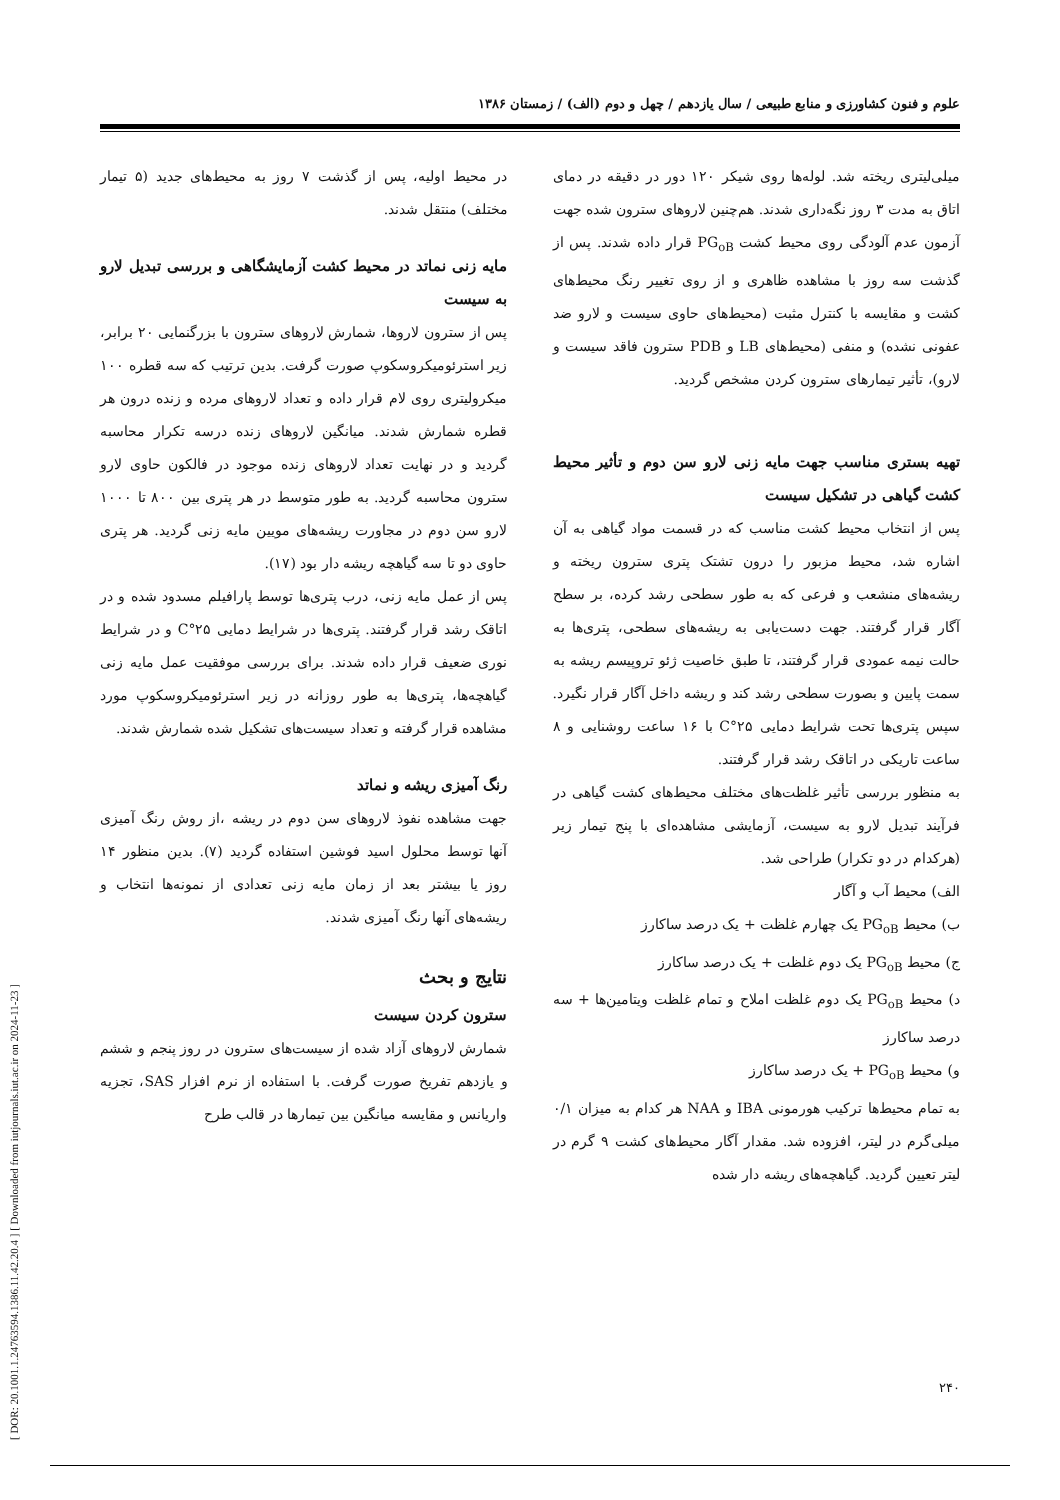[ DOR: 20.1001.1.24763594.1386.11.42.20.4 ] [ Downloaded from iutjournals.iut.ac.ir on 2024-11-23 ]
علوم و فنون کشاورزی و منابع طبیعی / سال یازدهم / چهل و دوم (الف) / زمستان ۱۳۸۶
میلی‌لیتری ریخته شد. لوله‌ها روی شیکر ۱۲۰ دور در دقیقه در دمای اتاق به مدت ۳ روز نگه‌داری شدند. هم‌چنین لاروهای سترون شده جهت آزمون عدم آلودگی روی محیط کشت PG<sub>oB</sub> قرار داده شدند. پس از گذشت سه روز با مشاهده ظاهری و از روی تغییر رنگ محیط‌های کشت و مقایسه با کنترل مثبت (محیط‌های حاوی سیست و لارو ضد عفونی نشده) و منفی (محیط‌های LB و PDB سترون فاقد سیست و لارو)، تأثیر تیمارهای سترون کردن مشخص گردید.
تهیه بستری مناسب جهت مایه زنی لارو سن دوم و تأثیر محیط کشت گیاهی در تشکیل سیست
پس از انتخاب محیط کشت مناسب که در قسمت مواد گیاهی به آن اشاره شد، محیط مزبور را درون تشتک پتری سترون ریخته و ریشه‌های منشعب و فرعی که به طور سطحی رشد کرده، بر سطح آگار قرار گرفتند. جهت دست‌یابی به ریشه‌های سطحی، پتری‌ها به حالت نیمه عمودی قرار گرفتند، تا طبق خاصیت ژئو تروپیسم ریشه به سمت پایین و بصورت سطحی رشد کند و ریشه داخل آگار قرار نگیرد. سپس پتری‌ها تحت شرایط دمایی ۲۵°C با ۱۶ ساعت روشنایی و ۸ ساعت تاریکی در اتاقک رشد قرار گرفتند.
به منظور بررسی تأثیر غلظت‌های مختلف محیط‌های کشت گیاهی در فرآیند تبدیل لارو به سیست، آزمایشی مشاهده‌ای با پنج تیمار زیر (هرکدام در دو تکرار) طراحی شد.
الف) محیط آب و آگار
ب) محیط PG<sub>oB</sub> یک چهارم غلظت + یک درصد ساکارز
ج) محیط PG<sub>oB</sub> یک دوم غلظت + یک درصد ساکارز
د) محیط PG<sub>oB</sub> یک دوم غلظت املاح و تمام غلظت ویتامین‌ها + سه درصد ساکارز
و) محیط PG<sub>oB</sub> + یک درصد ساکارز
به تمام محیط‌ها ترکیب هورمونی IBA و NAA هر کدام به میزان ۰/۱ میلی‌گرم در لیتر، افزوده شد. مقدار آگار محیط‌های کشت ۹ گرم در لیتر تعیین گردید. گیاهچه‌های ریشه دار شده
در محیط اولیه، پس از گذشت ۷ روز به محیط‌های جدید (۵ تیمار مختلف) منتقل شدند.
مایه زنی نماتد در محیط کشت آزمایشگاهی و بررسی تبدیل لارو به سیست
پس از سترون لاروها، شمارش لاروهای سترون با بزرگنمایی ۲۰ برابر، زیر استرئومیکروسکوپ صورت گرفت. بدین ترتیب که سه قطره ۱۰۰ میکرولیتری روی لام قرار داده و تعداد لاروهای مرده و زنده درون هر قطره شمارش شدند. میانگین لاروهای زنده درسه تکرار محاسبه گردید و در نهایت تعداد لاروهای زنده موجود در فالکون حاوی لارو سترون محاسبه گردید. به طور متوسط در هر پتری بین ۸۰۰ تا ۱۰۰۰ لارو سن دوم در مجاورت ریشه‌های مویین مایه زنی گردید. هر پتری حاوی دو تا سه گیاهچه ریشه دار بود (۱۷).
پس از عمل مایه زنی، درب پتری‌ها توسط پارافیلم مسدود شده و در اتاقک رشد قرار گرفتند. پتری‌ها در شرایط دمایی ۲۵°C و در شرایط نوری ضعیف قرار داده شدند. برای بررسی موفقیت عمل مایه زنی گیاهچه‌ها، پتری‌ها به طور روزانه در زیر استرئومیکروسکوپ مورد مشاهده قرار گرفته و تعداد سیست‌های تشکیل شده شمارش شدند.
رنگ آمیزی ریشه و نماتد
جهت مشاهده نفوذ لاروهای سن دوم در ریشه ،از روش رنگ آمیزی آنها توسط محلول اسید فوشین استفاده گردید (۷). بدین منظور ۱۴ روز یا بیشتر بعد از زمان مایه زنی تعدادی از نمونه‌ها انتخاب و ریشه‌های آنها رنگ آمیزی شدند.
نتایج و بحث
سترون کردن سیست
شمارش لاروهای آزاد شده از سیست‌های سترون در روز پنجم و ششم و یازدهم تفریخ صورت گرفت. با استفاده از نرم افزار SAS، تجزیه واریانس و مقایسه میانگین بین تیمارها در قالب طرح
۲۴۰